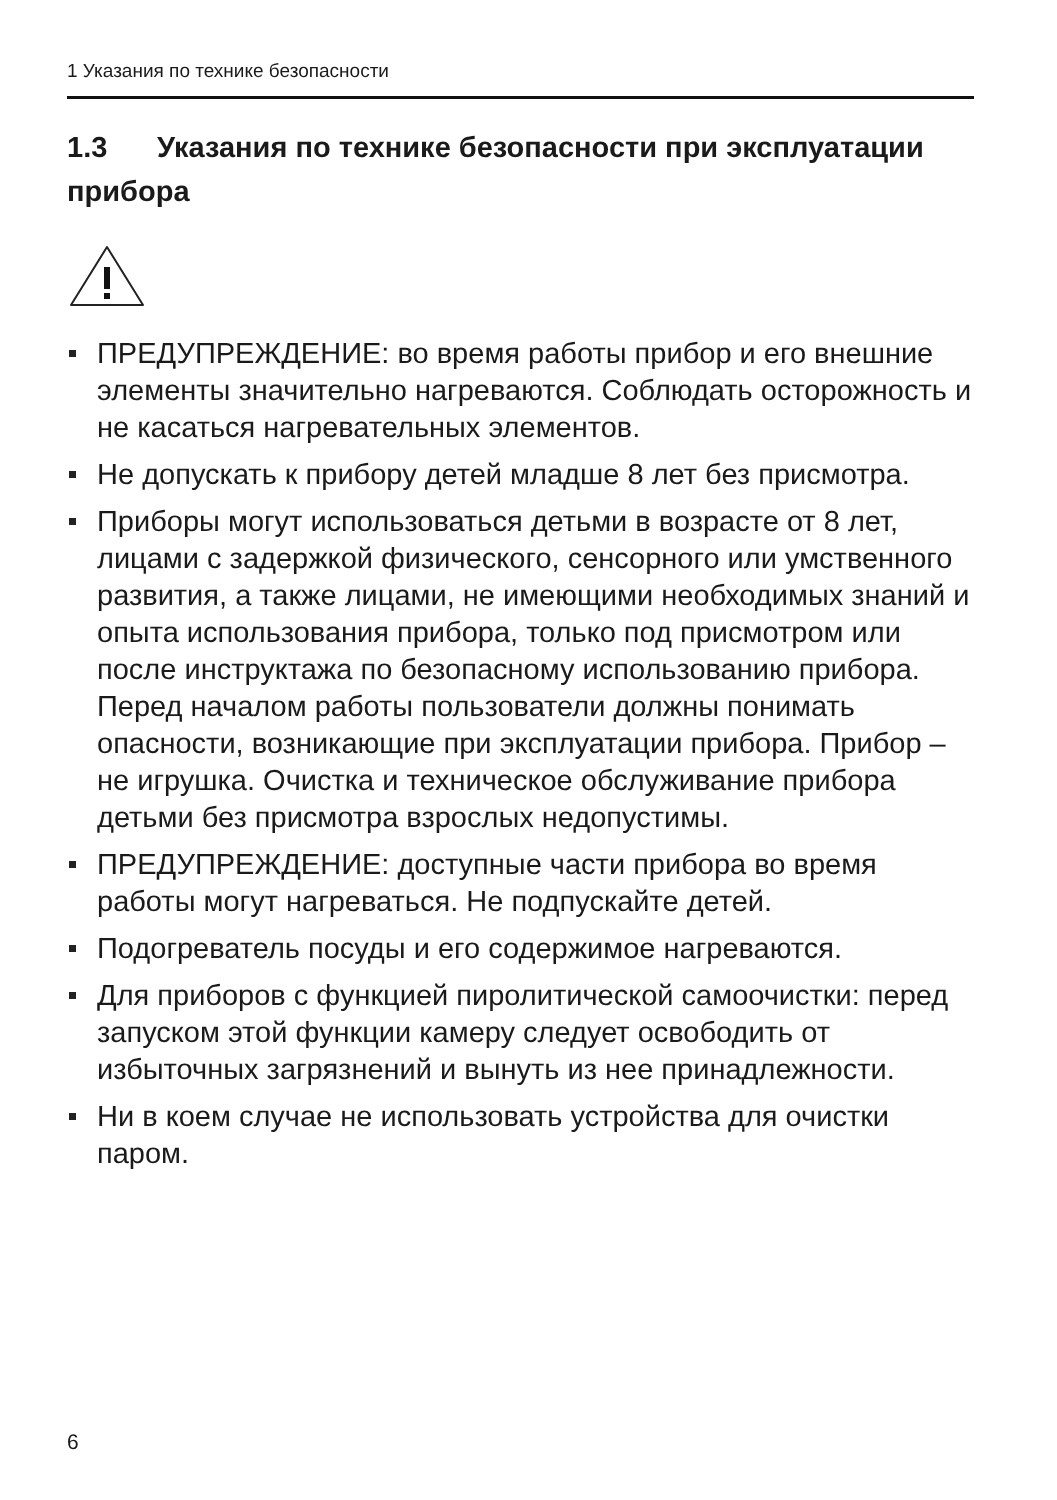1 Указания по технике безопасности
1.3 Указания по технике безопасности при эксплуатации прибора
ПРЕДУПРЕЖДЕНИЕ: во время работы прибор и его внешние элементы значительно нагреваются. Соблюдать осторожность и не касаться нагревательных элементов.
Не допускать к прибору детей младше 8 лет без присмотра.
Приборы могут использоваться детьми в возрасте от 8 лет, лицами с задержкой физического, сенсорного или умственного развития, а также лицами, не имеющими необходимых знаний и опыта использования прибора, только под присмотром или после инструктажа по безопасному использованию прибора. Перед началом работы пользователи должны понимать опасности, возникающие при эксплуатации прибора. Прибор – не игрушка. Очистка и техническое обслуживание прибора детьми без присмотра взрослых недопустимы.
ПРЕДУПРЕЖДЕНИЕ: доступные части прибора во время работы могут нагреваться. Не подпускайте детей.
Подогреватель посуды и его содержимое нагреваются.
Для приборов с функцией пиролитической самоочистки: перед запуском этой функции камеру следует освободить от избыточных загрязнений и вынуть из нее принадлежности.
Ни в коем случае не использовать устройства для очистки паром.
6